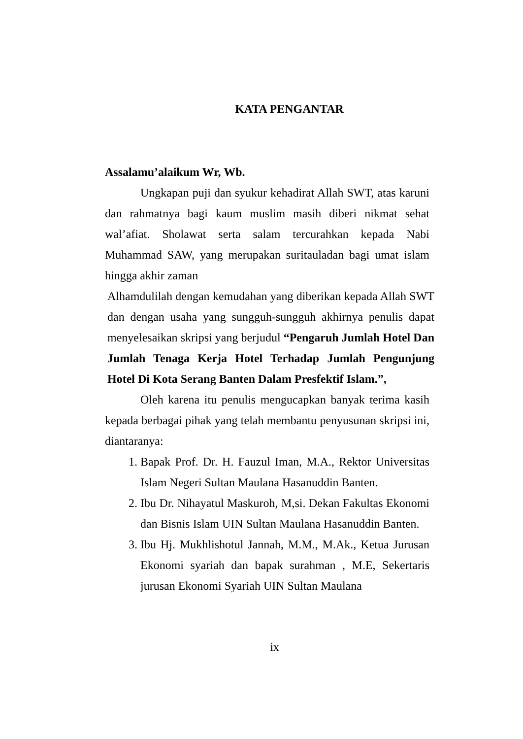KATA PENGANTAR
Assalamu’alaikum Wr, Wb.
Ungkapan puji dan syukur kehadirat Allah SWT, atas karuni dan rahmatnya bagi kaum muslim masih diberi nikmat sehat wal’afiat. Sholawat serta salam tercurahkan kepada Nabi Muhammad SAW, yang merupakan suritauladan bagi umat islam hingga akhir zaman
Alhamdulilah dengan kemudahan yang diberikan kepada Allah SWT dan dengan usaha yang sungguh-sungguh akhirnya penulis dapat menyelesaikan skripsi yang berjudul “Pengaruh Jumlah Hotel Dan Jumlah Tenaga Kerja Hotel Terhadap Jumlah Pengunjung Hotel Di Kota Serang Banten Dalam Presfektif Islam.”,
Oleh karena itu penulis mengucapkan banyak terima kasih kepada berbagai pihak yang telah membantu penyusunan skripsi ini, diantaranya:
1. Bapak Prof. Dr. H. Fauzul Iman, M.A., Rektor Universitas Islam Negeri Sultan Maulana Hasanuddin Banten.
2. Ibu Dr. Nihayatul Maskuroh, M,si. Dekan Fakultas Ekonomi dan Bisnis Islam UIN Sultan Maulana Hasanuddin Banten.
3. Ibu Hj. Mukhlishotul Jannah, M.M., M.Ak., Ketua Jurusan Ekonomi syariah dan bapak surahman , M.E, Sekertaris jurusan Ekonomi Syariah UIN Sultan Maulana
ix